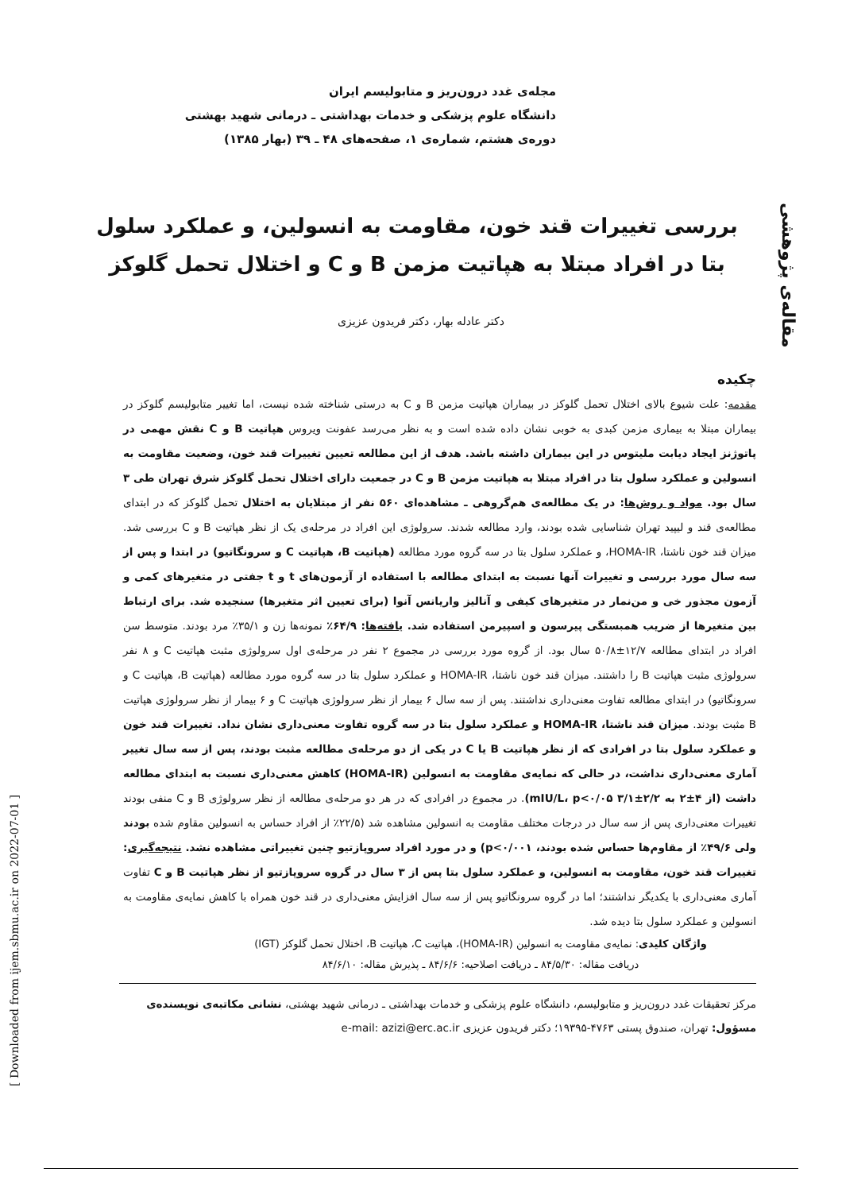مجله‌ی غدد درون‌ریز و متابولیسم ایران
دانشگاه علوم پزشکی و خدمات بهداشتی ـ درمانی شهید بهشتی
دوره‌ی هشتم، شماره‌ی ۱، صفحه‌های ۴۸ ـ ۳۹ (بهار ۱۳۸۵)
مقاله‌ی پژوهشی
[ Downloaded from ijem.sbmu.ac.ir on 2022-07-01 ]
بررسی تغییرات قند خون، مقاومت به انسولین، و عملکرد سلول بتا در افراد مبتلا به هپاتیت مزمن B و C و اختلال تحمل گلوکز
دکتر عادله بهار، دکتر فریدون عزیزی
چکیده
مقدمه: علت شیوع بالای اختلال تحمل گلوکز در بیماران هپاتیت مزمن B و C به درستی شناخته شده نیست، اما تغییر متابولیسم گلوکز در بیماران مبتلا به بیماری مزمن کبدی به خوبی نشان داده شده است و به نظر می‌رسد عفونت ویروس هپاتیت B و C نقش مهمی در پاتوژنز ایجاد دیابت ملیتوس در این بیماران داشته باشد. هدف از این مطالعه تعیین تغییرات قند خون، وضعیت مقاومت به انسولین و عملکرد سلول بتا در افراد مبتلا به هپاتیت مزمن B و C در جمعیت دارای اختلال تحمل گلوکز شرق تهران طی ۳ سال بود. مواد و روش‌ها: در یک مطالعه‌ی هم‌گروهی ـ مشاهده‌ای ۵۶۰ نفر از مبتلایان به اختلال تحمل گلوکز که در ابتدای مطالعه‌ی قند و لیپید تهران شناسایی شده بودند، وارد مطالعه شدند. سرولوژی این افراد در مرحله‌ی یک از نظر هپاتیت B و C بررسی شد. میزان قند خون ناشتا، HOMA-IR، و عملکرد سلول بتا در سه گروه مورد مطالعه (هپاتیت B، هپاتیت C و سرونگاتیو) در ابتدا و پس از سه سال مورد بررسی و تغییرات آنها نسبت به ابتدای مطالعه با استفاده از آزمون‌های t و t جفتی در متغیرهای کمی و آزمون مجذور خی و من‌نمار در متغیرهای کیفی و آنالیز واریانس آنوا (برای تعیین اثر متغیرها) سنجیده شد. برای ارتباط بین متغیرها از ضریب همبستگی پیرسون و اسپیرمن استفاده شد. یافته‌ها: ۶۴/۹٪ نمونه‌ها زن و ۳۵/۱٪ مرد بودند. متوسط سن افراد در ابتدای مطالعه ۱۲/۷±۵۰/۸ سال بود. از گروه مورد بررسی در مجموع ۲ نفر در مرحله‌ی اول سرولوژی مثبت هپاتیت C و ۸ نفر سرولوژی مثبت هپاتیت B را داشتند. میزان قند خون ناشتا، HOMA-IR و عملکرد سلول بتا در سه گروه مورد مطالعه (هپاتیت B، هپاتیت C و سرونگاتیو) در ابتدای مطالعه تفاوت معنی‌داری نداشتند. پس از سه سال ۶ بیمار از نظر سرولوژی هپاتیت C و ۶ بیمار از نظر سرولوژی هپاتیت B مثبت بودند. میزان قند ناشتا، HOMA-IR و عملکرد سلول بتا در سه گروه تفاوت معنی‌داری نشان نداد. تغییرات قند خون و عملکرد سلول بتا در افرادی که از نظر هپاتیت B یا C در یکی از دو مرحله‌ی مطالعه مثبت بودند، پس از سه سال تغییر آماری معنی‌داری نداشت، در حالی که نمایه‌ی مقاومت به انسولین (HOMA-IR) کاهش معنی‌داری نسبت به ابتدای مطالعه داشت (از ۴±۲ به ۲/۲±۳/۱ mIU/L، p<۰/۰۵). در مجموع در افرادی که در هر دو مرحله‌ی مطالعه از نظر سرولوژی B و C منفی بودند تغییرات معنی‌داری پس از سه سال در درجات مختلف مقاومت به انسولین مشاهده شد (۲۲/۵٪ از افراد حساس به انسولین مقاوم شده بودند ولی ۴۹/۶٪ از مقاوم‌ها حساس شده بودند، p<۰/۰۰۱) و در مورد افراد سروپازتیو چنین تغییراتی مشاهده نشد. نتیجه‌گیری: تغییرات قند خون، مقاومت به انسولین، و عملکرد سلول بتا پس از ۳ سال در گروه سروپازتیو از نظر هپاتیت B و C تفاوت آماری معنی‌داری با یکدیگر نداشتند؛ اما در گروه سرونگاتیو پس از سه سال افزایش معنی‌داری در قند خون همراه با کاهش نمایه‌ی مقاومت به انسولین و عملکرد سلول بتا دیده شد.
واژگان کلیدی: نمایه‌ی مقاومت به انسولین (HOMA-IR)، هپاتیت C، هپاتیت B، اختلال تحمل گلوکز (IGT)
دریافت مقاله: ۸۴/۵/۳۰ ـ دریافت اصلاحیه: ۸۴/۶/۶ ـ پذیرش مقاله: ۸۴/۶/۱۰
مرکز تحقیقات غدد درون‌ریز و متابولیسم، دانشگاه علوم پزشکی و خدمات بهداشتی ـ درمانی شهید بهشتی، نشانی مکاتبه‌ی نویسنده‌ی مسؤول: تهران، صندوق پستی ۴۷۶۳-۱۹۳۹۵؛ دکتر فریدون عزیزی e-mail: azizi@erc.ac.ir